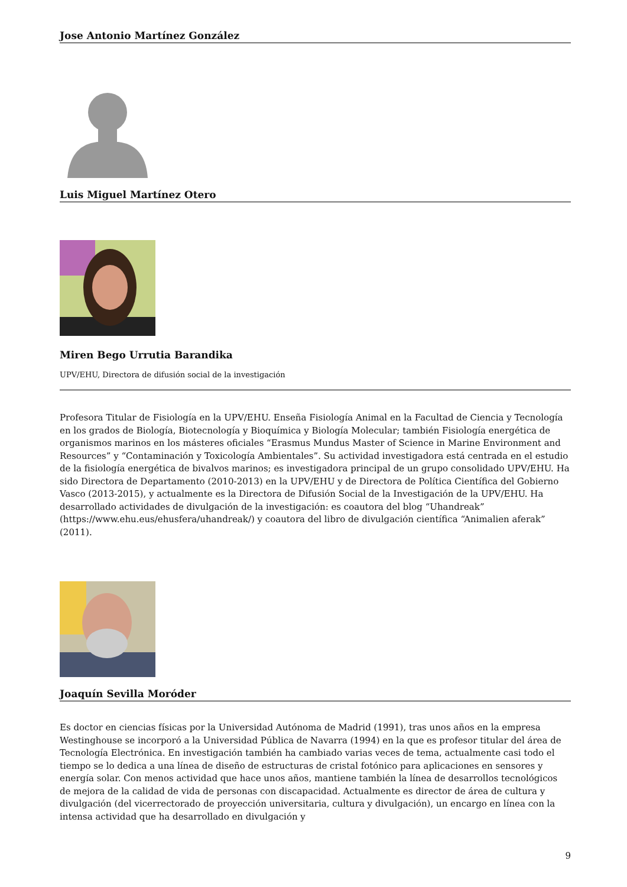Jose Antonio Martínez González
Luis Miguel Martínez Otero
Miren Bego Urrutia Barandika
UPV/EHU, Directora de difusión social de la investigación
Profesora Titular de Fisiología en la UPV/EHU. Enseña Fisiología Animal en la Facultad de Ciencia y Tecnología en los grados de Biología, Biotecnología y Bioquímica y Biología Molecular; también Fisiología energética de organismos marinos en los másteres oficiales “Erasmus Mundus Master of Science in Marine Environment and Resources” y “Contaminación y Toxicología Ambientales”. Su actividad investigadora está centrada en el estudio de la fisiología energética de bivalvos marinos; es investigadora principal de un grupo consolidado UPV/EHU. Ha sido Directora de Departamento (2010-2013) en la UPV/EHU y de Directora de Política Científica del Gobierno Vasco (2013-2015), y actualmente es la Directora de Difusión Social de la Investigación de la UPV/EHU. Ha desarrollado actividades de divulgación de la investigación: es coautora del blog “Uhandreak” (https://www.ehu.eus/ehusfera/uhandreak/) y coautora del libro de divulgación científica “Animalien aferak” (2011).
Joaquín Sevilla Moróder
Es doctor en ciencias físicas por la Universidad Autónoma de Madrid (1991), tras unos años en la empresa Westinghouse se incorporó a la Universidad Pública de Navarra (1994) en la que es profesor titular del área de Tecnología Electrónica. En investigación también ha cambiado varias veces de tema, actualmente casi todo el tiempo se lo dedica a una línea de diseño de estructuras de cristal fotónico para aplicaciones en sensores y energía solar. Con menos actividad que hace unos años, mantiene también la línea de desarrollos tecnológicos de mejora de la calidad de vida de personas con discapacidad. Actualmente es director de área de cultura y divulgación (del vicerrectorado de proyección universitaria, cultura y divulgación), un encargo en línea con la intensa actividad que ha desarrollado en divulgación y
9